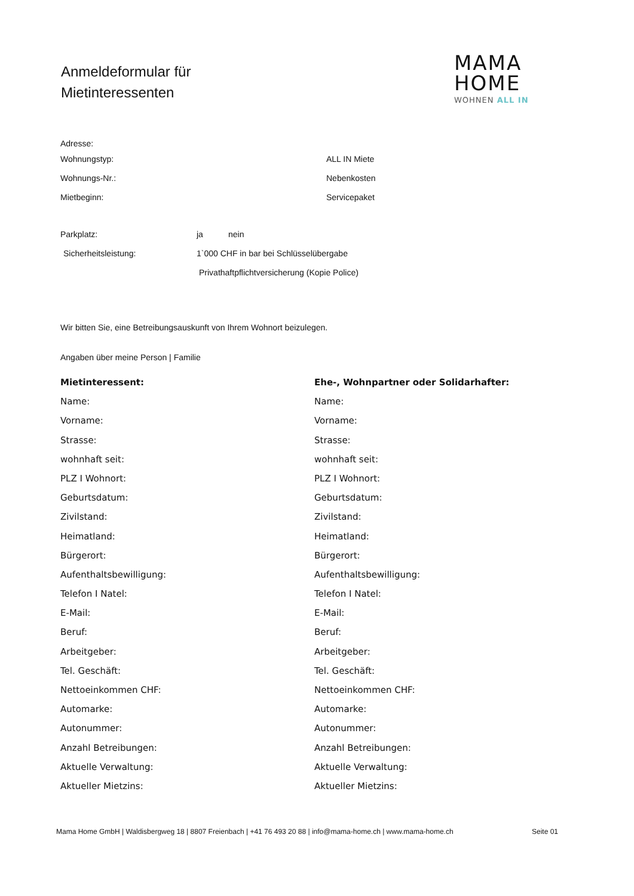Anmeldeformular für
Mietinteressenten
MAMA
HOME
WOHNEN ALL IN
Adresse:
Wohnungstyp: ALL IN Miete
Wohnungs-Nr.: Nebenkosten
Mietbeginn: Servicepaket
Parkplatz: ja nein
Sicherheitsleistung: 1`000 CHF in bar bei Schlüsselübergabe
Privathaftpflichtversicherung (Kopie Police)
Wir bitten Sie, eine Betreibungsauskunft von Ihrem Wohnort beizulegen.
Angaben über meine Person | Familie
Mietinteressent:
Name:
Vorname:
Strasse:
wohnhaft seit:
PLZ I Wohnort:
Geburtsdatum:
Zivilstand:
Heimatland:
Bürgerort:
Aufenthaltsbewilligung:
Telefon I Natel:
E-Mail:
Beruf:
Arbeitgeber:
Tel. Geschäft:
Nettoeinkommen CHF:
Automarke:
Autonummer:
Anzahl Betreibungen:
Aktuelle Verwaltung:
Aktueller Mietzins:
Ehe-, Wohnpartner oder Solidarhafter:
Name:
Vorname:
Strasse:
wohnhaft seit:
PLZ I Wohnort:
Geburtsdatum:
Zivilstand:
Heimatland:
Bürgerort:
Aufenthaltsbewilligung:
Telefon I Natel:
E-Mail:
Beruf:
Arbeitgeber:
Tel. Geschäft:
Nettoeinkommen CHF:
Automarke:
Autonummer:
Anzahl Betreibungen:
Aktuelle Verwaltung:
Aktueller Mietzins:
Mama Home GmbH | Waldisbergweg 18 | 8807 Freienbach | +41 76 493 20 88 | info@mama-home.ch | www.mama-home.ch Seite 01